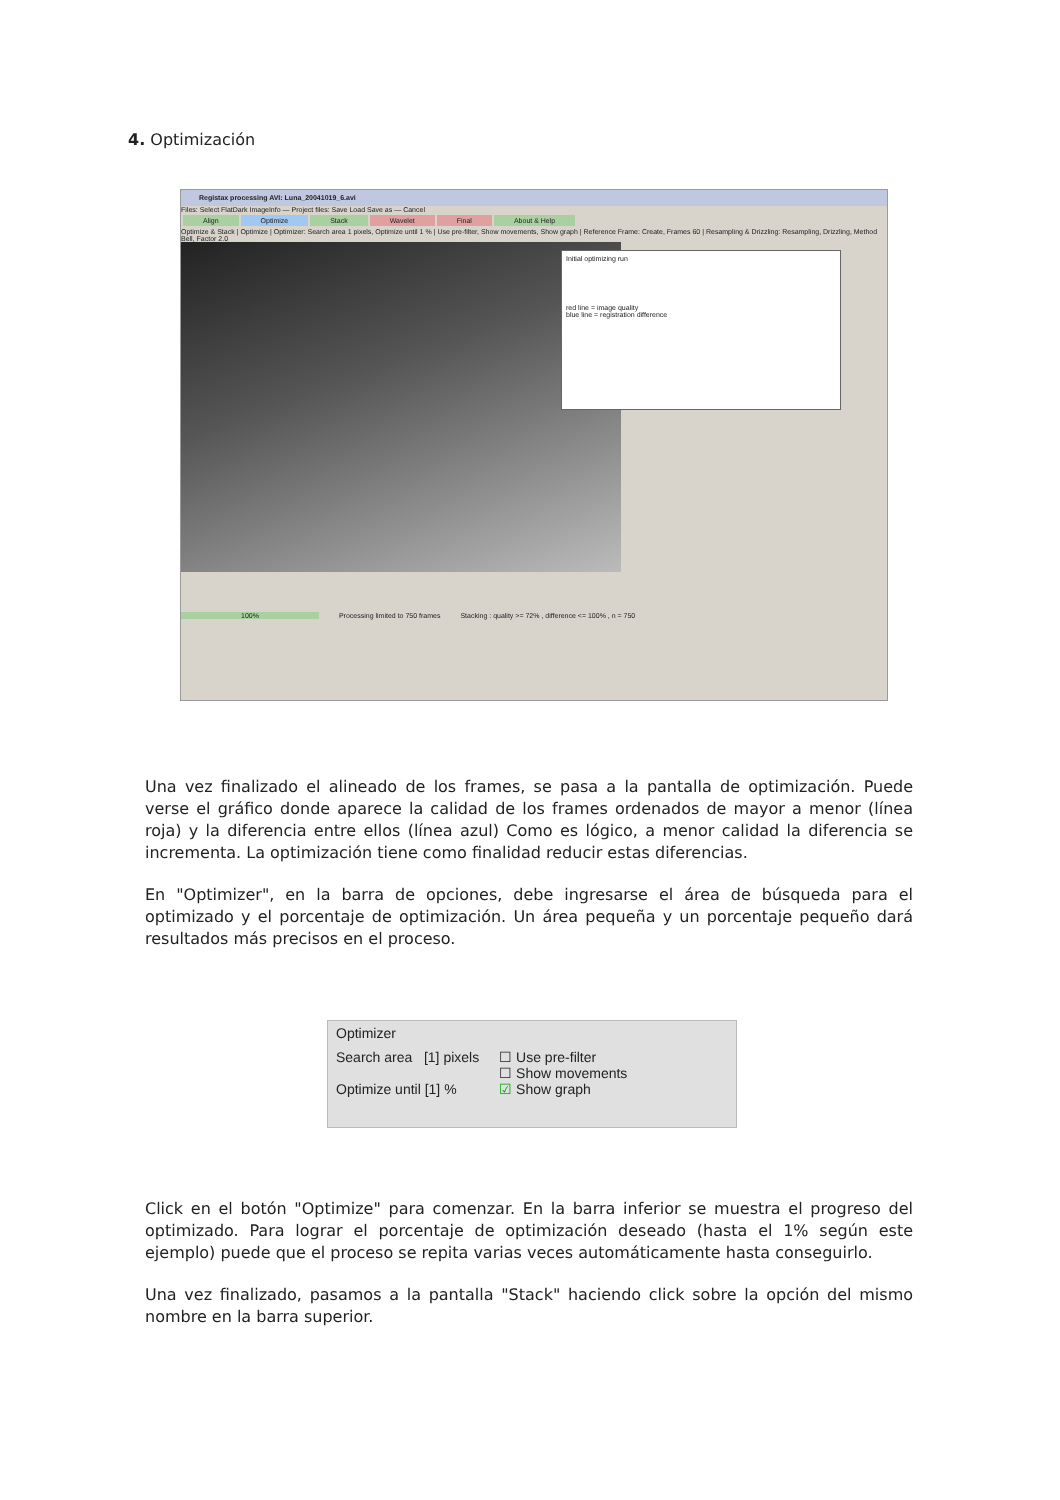4. Optimización
Registax processing AVI: Luna_20041019_6.avi
Files: Select FlatDark ImageInfo — Project files: Save Load Save as — Cancel
Align Optimize Stack Wavelet Final About & Help
Optimize & Stack | Optimize | Optimizer: Search area 1 pixels, Optimize until 1 % | Use pre-filter, Show movements, Show graph | Reference Frame: Create, Frames 60 | Resampling & Drizzling: Resampling, Drizzling, Method Bell, Factor 2.0
Initial optimizing run
red line = image quality
blue line = registration difference
100% Processing limited to 750 frames Stacking : quality >= 72% , difference <= 100% , n = 750
Una vez finalizado el alineado de los frames, se pasa a la pantalla de optimización. Puede verse el gráfico donde aparece la calidad de los frames ordenados de mayor a menor (línea roja) y la diferencia entre ellos (línea azul) Como es lógico, a menor calidad la diferencia se incrementa. La optimización tiene como finalidad reducir estas diferencias.
En "Optimizer", en la barra de opciones, debe ingresarse el área de búsqueda para el optimizado y el porcentaje de optimización. Un área pequeña y un porcentaje pequeño dará resultados más precisos en el proceso.
Optimizer
Search area [1] pixels
Optimize until [1] %
☐ Use pre-filter
☐ Show movements
☑ Show graph
Click en el botón "Optimize" para comenzar. En la barra inferior se muestra el progreso del optimizado. Para lograr el porcentaje de optimización deseado (hasta el 1% según este ejemplo) puede que el proceso se repita varias veces automáticamente hasta conseguirlo.
Una vez finalizado, pasamos a la pantalla "Stack" haciendo click sobre la opción del mismo nombre en la barra superior.